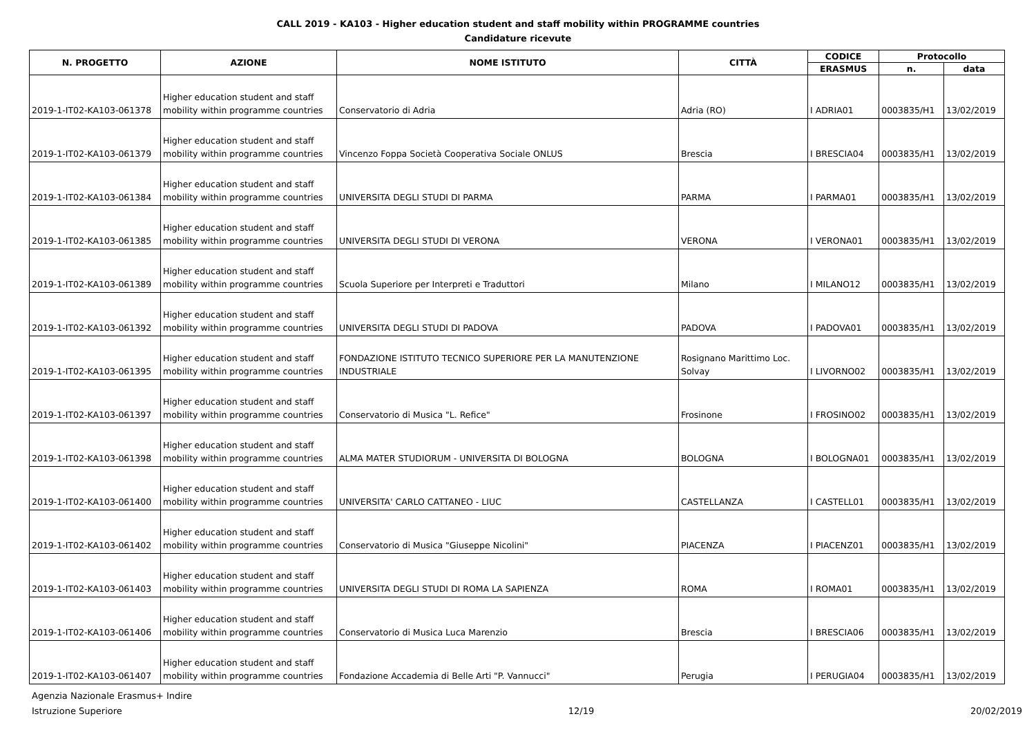CALL 2019 - KA103 - Higher education student and staff mobility within PROGRAMME countries
Candidature ricevute
| N. PROGETTO | AZIONE | NOME ISTITUTO | CITTÀ | CODICE | Protocollo | |
| --- | --- | --- | --- | --- | --- | --- |
| | | | | ERASMUS | n. | data |
| 2019-1-IT02-KA103-061378 | Higher education student and staff mobility within programme countries | Conservatorio di Adria | Adria (RO) | I ADRIA01 | 0003835/H1 | 13/02/2019 |
| 2019-1-IT02-KA103-061379 | Higher education student and staff mobility within programme countries | Vincenzo Foppa Società Cooperativa Sociale ONLUS | Brescia | I BRESCIA04 | 0003835/H1 | 13/02/2019 |
| 2019-1-IT02-KA103-061384 | Higher education student and staff mobility within programme countries | UNIVERSITA DEGLI STUDI DI PARMA | PARMA | I PARMA01 | 0003835/H1 | 13/02/2019 |
| 2019-1-IT02-KA103-061385 | Higher education student and staff mobility within programme countries | UNIVERSITA DEGLI STUDI DI VERONA | VERONA | I VERONA01 | 0003835/H1 | 13/02/2019 |
| 2019-1-IT02-KA103-061389 | Higher education student and staff mobility within programme countries | Scuola Superiore per Interpreti e Traduttori | Milano | I MILANO12 | 0003835/H1 | 13/02/2019 |
| 2019-1-IT02-KA103-061392 | Higher education student and staff mobility within programme countries | UNIVERSITA DEGLI STUDI DI PADOVA | PADOVA | I PADOVA01 | 0003835/H1 | 13/02/2019 |
| 2019-1-IT02-KA103-061395 | Higher education student and staff mobility within programme countries | FONDAZIONE ISTITUTO TECNICO SUPERIORE PER LA MANUTENZIONE INDUSTRIALE | Rosignano Marittimo Loc. Solvay | I LIVORNO02 | 0003835/H1 | 13/02/2019 |
| 2019-1-IT02-KA103-061397 | Higher education student and staff mobility within programme countries | Conservatorio di Musica "L. Refice" | Frosinone | I FROSINO02 | 0003835/H1 | 13/02/2019 |
| 2019-1-IT02-KA103-061398 | Higher education student and staff mobility within programme countries | ALMA MATER STUDIORUM - UNIVERSITA DI BOLOGNA | BOLOGNA | I BOLOGNA01 | 0003835/H1 | 13/02/2019 |
| 2019-1-IT02-KA103-061400 | Higher education student and staff mobility within programme countries | UNIVERSITA' CARLO CATTANEO - LIUC | CASTELLANZA | I CASTELL01 | 0003835/H1 | 13/02/2019 |
| 2019-1-IT02-KA103-061402 | Higher education student and staff mobility within programme countries | Conservatorio di Musica "Giuseppe Nicolini" | PIACENZA | I PIACENZ01 | 0003835/H1 | 13/02/2019 |
| 2019-1-IT02-KA103-061403 | Higher education student and staff mobility within programme countries | UNIVERSITA DEGLI STUDI DI ROMA LA SAPIENZA | ROMA | I ROMA01 | 0003835/H1 | 13/02/2019 |
| 2019-1-IT02-KA103-061406 | Higher education student and staff mobility within programme countries | Conservatorio di Musica Luca Marenzio | Brescia | I BRESCIA06 | 0003835/H1 | 13/02/2019 |
| 2019-1-IT02-KA103-061407 | Higher education student and staff mobility within programme countries | Fondazione Accademia di Belle Arti "P. Vannucci" | Perugia | I PERUGIA04 | 0003835/H1 | 13/02/2019 |
Agenzia Nazionale Erasmus+ Indire
Istruzione Superiore
12/19
20/02/2019